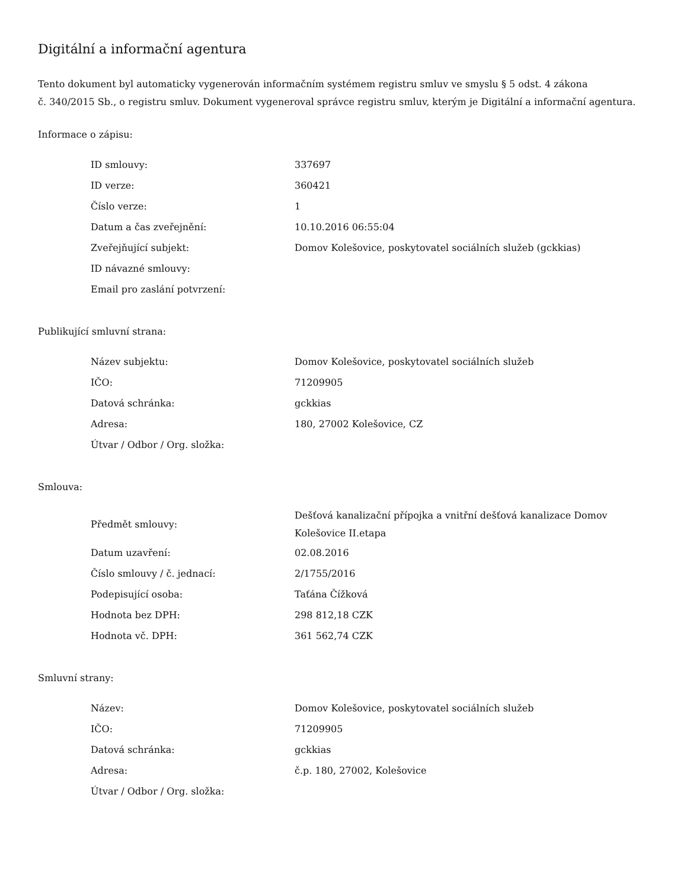Digitální a informační agentura
Tento dokument byl automaticky vygenerován informačním systémem registru smluv ve smyslu § 5 odst. 4 zákona
č. 340/2015 Sb., o registru smluv. Dokument vygeneroval správce registru smluv, kterým je Digitální a informační agentura.
Informace o zápisu:
| ID smlouvy: | 337697 |
| ID verze: | 360421 |
| Číslo verze: | 1 |
| Datum a čas zveřejnění: | 10.10.2016 06:55:04 |
| Zveřejňující subjekt: | Domov Kolešovice, poskytovatel sociálních služeb (gckkias) |
| ID návazné smlouvy: | |
| Email pro zaslání potvrzení: | |
Publikující smluvní strana:
| Název subjektu: | Domov Kolešovice, poskytovatel sociálních služeb |
| IČO: | 71209905 |
| Datová schránka: | gckkias |
| Adresa: | 180, 27002 Kolešovice, CZ |
| Útvar / Odbor / Org. složka: | |
Smlouva:
| Předmět smlouvy: | Dešťová kanalizační přípojka a vnitřní dešťová kanalizace Domov Kolešovice II.etapa |
| Datum uzavření: | 02.08.2016 |
| Číslo smlouvy / č. jednací: | 2/1755/2016 |
| Podepisující osoba: | Taťána Čížková |
| Hodnota bez DPH: | 298 812,18 CZK |
| Hodnota vč. DPH: | 361 562,74 CZK |
Smluvní strany:
| Název: | Domov Kolešovice, poskytovatel sociálních služeb |
| IČO: | 71209905 |
| Datová schránka: | gckkias |
| Adresa: | č.p. 180, 27002, Kolešovice |
| Útvar / Odbor / Org. složka: | |